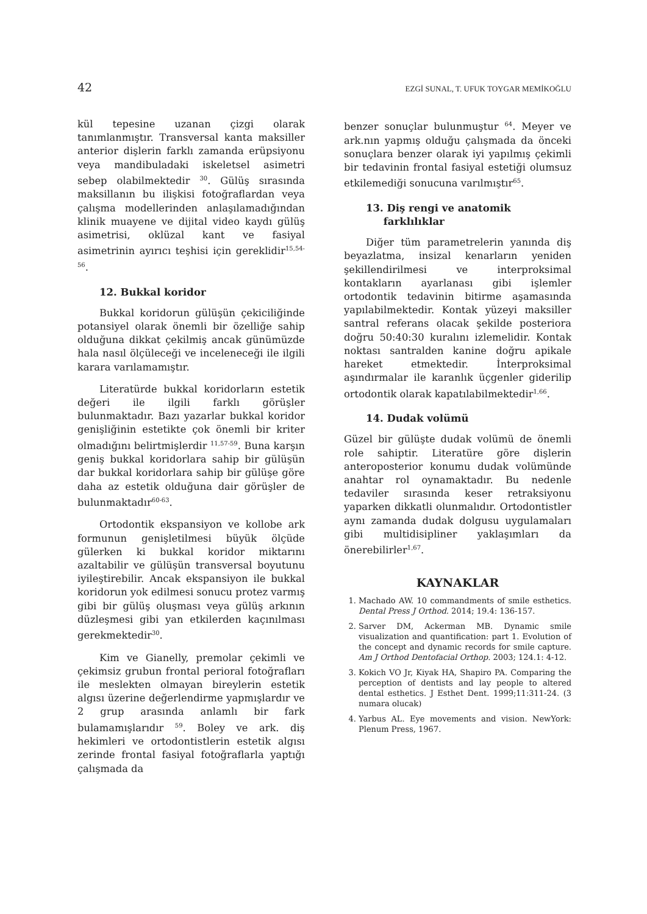42 EZGİ SUNAL, T. UFUK TOYGAR MEMİKOĞLU
kül tepesine uzanan çizgi olarak tanımlanmıştır. Transversal kanta maksiller anterior dişlerin farklı zamanda erüpsiyonu veya mandibuladaki iskeletsel asimetri sebep olabilmektedir <sup>30</sup>. Gülüş sırasında maksillanın bu ilişkisi fotoğraflardan veya çalışma modellerinden anlaşılamadığından klinik muayene ve dijital video kaydı gülüş asimetrisi, oklüzal kant ve fasiyal asimetrinin ayırıcı teşhisi için gereklidir<sup>15,54-56</sup>.
12. Bukkal koridor
Bukkal koridorun gülüşün çekiciliğinde potansiyel olarak önemli bir özelliğe sahip olduğuna dikkat çekilmiş ancak günümüzde hala nasıl ölçüleceği ve inceleneceği ile ilgili karara varılamamıştır.
Literatürde bukkal koridorların estetik değeri ile ilgili farklı görüşler bulunmaktadır. Bazı yazarlar bukkal koridor genişliğinin estetikte çok önemli bir kriter olmadığını belirtmişlerdir <sup>11,57-59</sup>. Buna karşın geniş bukkal koridorlara sahip bir gülüşün dar bukkal koridorlara sahip bir gülüşe göre daha az estetik olduğuna dair görüşler de bulunmaktadır<sup>60-63</sup>.
Ortodontik ekspansiyon ve kollobe ark formunun genişletilmesi büyük ölçüde gülerken ki bukkal koridor miktarını azaltabilir ve gülüşün transversal boyutunu iyileştirebilir. Ancak ekspansiyon ile bukkal koridorun yok edilmesi sonucu protez varmış gibi bir gülüş oluşması veya gülüş arkının düzleşmesi gibi yan etkilerden kaçınılması gerekmektedir<sup>30</sup>.
Kim ve Gianelly, premolar çekimli ve çekimsiz grubun frontal perioral fotoğrafları ile meslekten olmayan bireylerin estetik algısı üzerine değerlendirme yapmışlardır ve 2 grup arasında anlamlı bir fark bulamamışlarıdır <sup>59</sup>. Boley ve ark. diş hekimleri ve ortodontistlerin estetik algısı zerinde frontal fasiyal fotoğraflarla yaptığı çalışmada da
benzer sonuçlar bulunmuştur <sup>64</sup>. Meyer ve ark.nın yapmış olduğu çalışmada da önceki sonuçlara benzer olarak iyi yapılmış çekimli bir tedavinin frontal fasiyal estetiği olumsuz etkilemediği sonucuna varılmıştır<sup>65</sup>.
13. Diş rengi ve anatomik
farklılıklar
Diğer tüm parametrelerin yanında diş beyazlatma, insizal kenarların yeniden şekillendirilmesi ve interproksimal kontakların ayarlanası gibi işlemler ortodontik tedavinin bitirme aşamasında yapılabilmektedir. Kontak yüzeyi maksiller santral referans olacak şekilde posteriora doğru 50:40:30 kuralını izlemelidir. Kontak noktası santralden kanine doğru apikale hareket etmektedir. İnterproksimal aşındırmalar ile karanlık üçgenler giderilip ortodontik olarak kapatılabilmektedir<sup>1,66</sup>.
14. Dudak volümü
Güzel bir gülüşte dudak volümü de önemli role sahiptir. Literatüre göre dişlerin anteroposterior konumu dudak volümünde anahtar rol oynamaktadır. Bu nedenle tedaviler sırasında keser retraksiyonu yaparken dikkatli olunmalıdır. Ortodontistler aynı zamanda dudak dolgusu uygulamaları gibi multidisipliner yaklaşımları da önerebilirler<sup>1,67</sup>.
KAYNAKLAR
1. Machado AW. 10 commandments of smile esthetics. Dental Press J Orthod. 2014; 19.4: 136-157.
2. Sarver DM, Ackerman MB. Dynamic smile visualization and quantification: part 1. Evolution of the concept and dynamic records for smile capture. Am J Orthod Dentofacial Orthop. 2003; 124.1: 4-12.
3. Kokich VO Jr, Kiyak HA, Shapiro PA. Comparing the perception of dentists and lay people to altered dental esthetics. J Esthet Dent. 1999;11:311-24. (3 numara olucak)
4. Yarbus AL. Eye movements and vision. NewYork: Plenum Press, 1967.